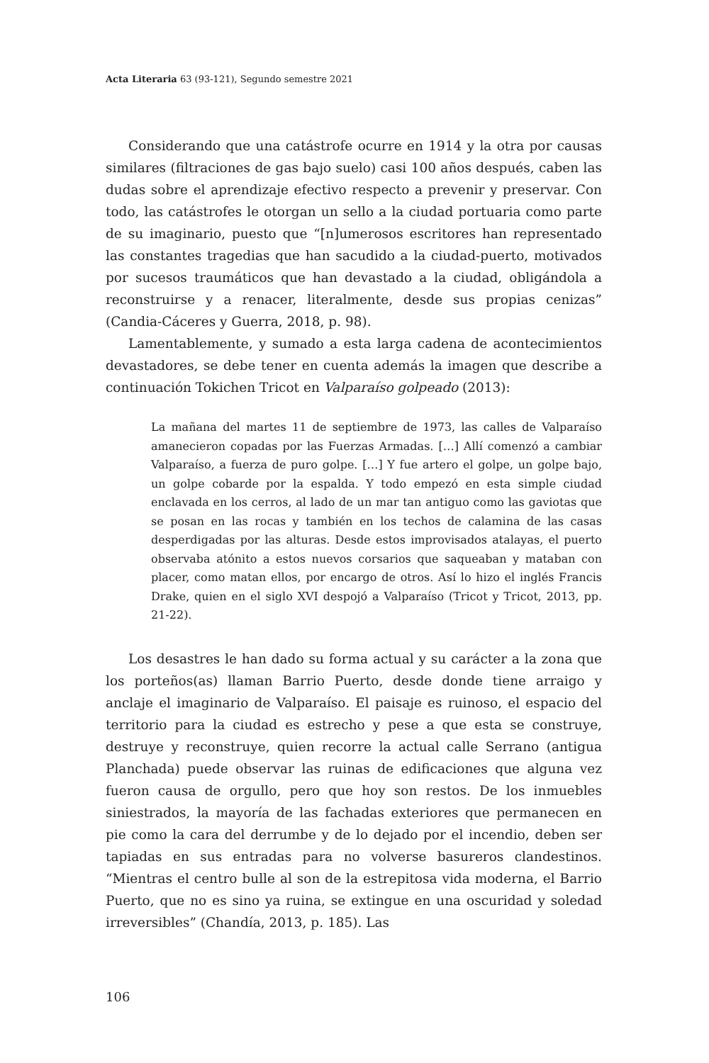Acta Literaria 63 (93-121), Segundo semestre 2021
Considerando que una catástrofe ocurre en 1914 y la otra por causas similares (filtraciones de gas bajo suelo) casi 100 años después, caben las dudas sobre el aprendizaje efectivo respecto a prevenir y preservar. Con todo, las catástrofes le otorgan un sello a la ciudad portuaria como parte de su imaginario, puesto que “[n]umerosos escritores han representado las constantes tragedias que han sacudido a la ciudad-puerto, motivados por sucesos traumáticos que han devastado a la ciudad, obligándola a reconstruirse y a renacer, literalmente, desde sus propias cenizas” (Candia-Cáceres y Guerra, 2018, p. 98).
Lamentablemente, y sumado a esta larga cadena de acontecimientos devastadores, se debe tener en cuenta además la imagen que describe a continuación Tokichen Tricot en Valparaíso golpeado (2013):
La mañana del martes 11 de septiembre de 1973, las calles de Valparaíso amanecieron copadas por las Fuerzas Armadas. […] Allí comenzó a cambiar Valparaíso, a fuerza de puro golpe. […] Y fue artero el golpe, un golpe bajo, un golpe cobarde por la espalda. Y todo empezó en esta simple ciudad enclavada en los cerros, al lado de un mar tan antiguo como las gaviotas que se posan en las rocas y también en los techos de calamina de las casas desperdigadas por las alturas. Desde estos improvisados atalayas, el puerto observaba atónito a estos nuevos corsarios que saqueaban y mataban con placer, como matan ellos, por encargo de otros. Así lo hizo el inglés Francis Drake, quien en el siglo XVI despojó a Valparaíso (Tricot y Tricot, 2013, pp. 21-22).
Los desastres le han dado su forma actual y su carácter a la zona que los porteños(as) llaman Barrio Puerto, desde donde tiene arraigo y anclaje el imaginario de Valparaíso. El paisaje es ruinoso, el espacio del territorio para la ciudad es estrecho y pese a que esta se construye, destruye y reconstruye, quien recorre la actual calle Serrano (antigua Planchada) puede observar las ruinas de edificaciones que alguna vez fueron causa de orgullo, pero que hoy son restos. De los inmuebles siniestrados, la mayoría de las fachadas exteriores que permanecen en pie como la cara del derrumbe y de lo dejado por el incendio, deben ser tapiadas en sus entradas para no volverse basureros clandestinos. “Mientras el centro bulle al son de la estrepitosa vida moderna, el Barrio Puerto, que no es sino ya ruina, se extingue en una oscuridad y soledad irreversibles” (Chandía, 2013, p. 185). Las
106